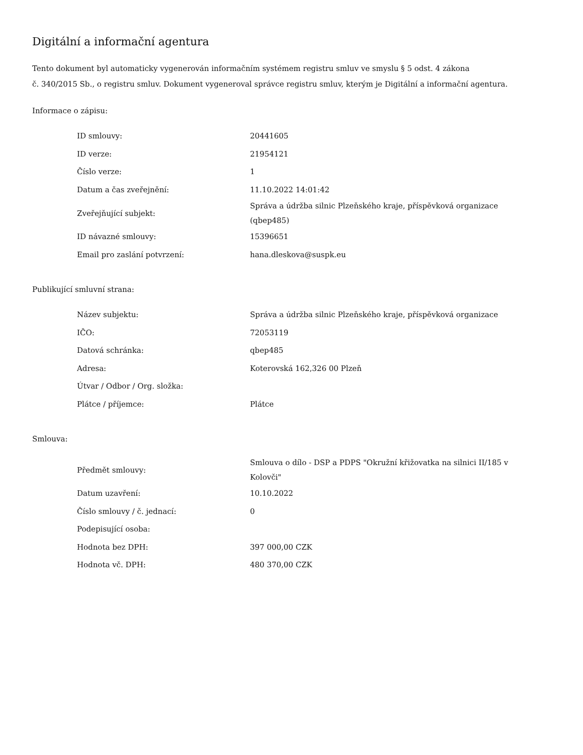Digitální a informační agentura
Tento dokument byl automaticky vygenerován informačním systémem registru smluv ve smyslu § 5 odst. 4 zákona
č. 340/2015 Sb., o registru smluv. Dokument vygeneroval správce registru smluv, kterým je Digitální a informační agentura.
Informace o zápisu:
| ID smlouvy: | 20441605 |
| ID verze: | 21954121 |
| Číslo verze: | 1 |
| Datum a čas zveřejnění: | 11.10.2022 14:01:42 |
| Zveřejňující subjekt: | Správa a údržba silnic Plzeňského kraje, příspěvková organizace (qbep485) |
| ID návazné smlouvy: | 15396651 |
| Email pro zaslání potvrzení: | hana.dleskova@suspk.eu |
Publikující smluvní strana:
| Název subjektu: | Správa a údržba silnic Plzeňského kraje, příspěvková organizace |
| IČO: | 72053119 |
| Datová schránka: | qbep485 |
| Adresa: | Koterovská 162,326 00 Plzeň |
| Útvar / Odbor / Org. složka: | |
| Plátce / příjemce: | Plátce |
Smlouva:
| Předmět smlouvy: | Smlouva o dílo - DSP a PDPS "Okružní křižovatka na silnici II/185 v Kolovči" |
| Datum uzavření: | 10.10.2022 |
| Číslo smlouvy / č. jednací: | 0 |
| Podepisující osoba: | |
| Hodnota bez DPH: | 397 000,00 CZK |
| Hodnota vč. DPH: | 480 370,00 CZK |